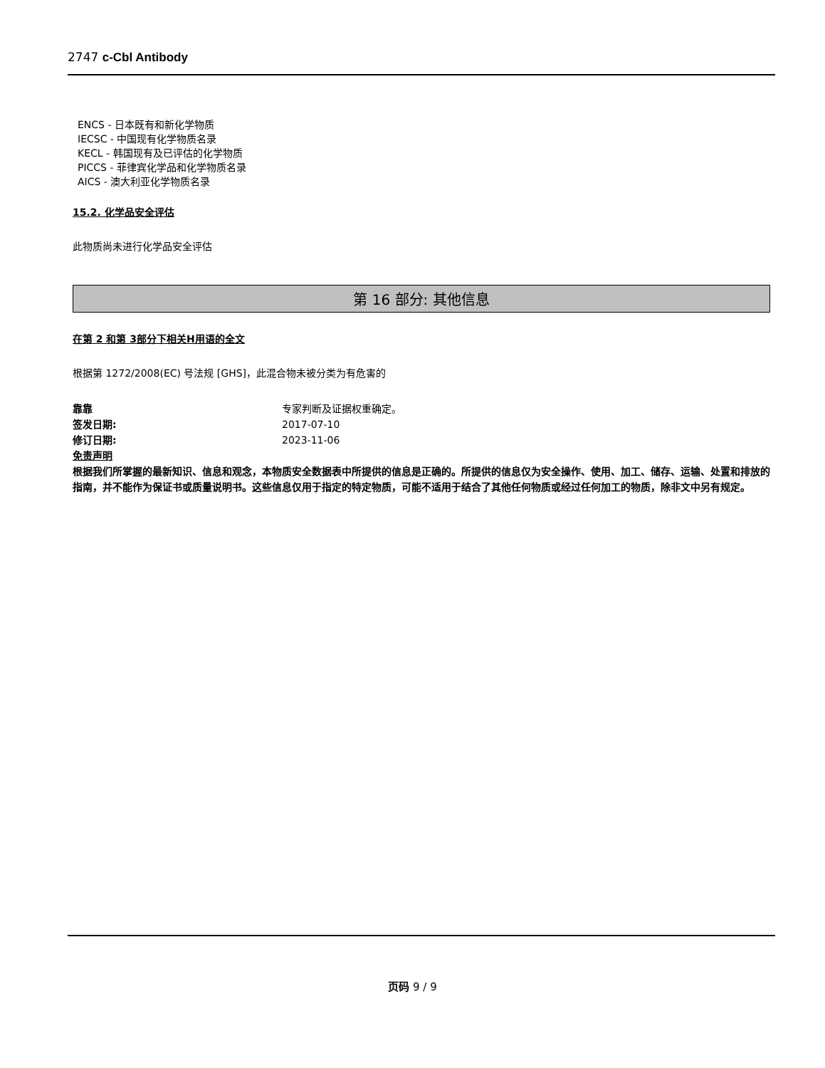2747 c-Cbl Antibody
ENCS - 日本既有和新化学物质
IECSC - 中国现有化学物质名录
KECL - 韩国现有及已评估的化学物质
PICCS - 菲律宾化学品和化学物质名录
AICS - 澳大利亚化学物质名录
15.2. 化学品安全评估
此物质尚未进行化学品安全评估
第 16 部分: 其他信息
在第 2 和第 3部分下相关H用语的全文
根据第 1272/2008(EC) 号法规 [GHS]，此混合物未被分类为有危害的
靠靠 专家判断及证据权重确定。
签发日期: 2017-07-10
修订日期: 2023-11-06
免责声明
根据我们所掌握的最新知识、信息和观念，本物质安全数据表中所提供的信息是正确的。所提供的信息仅为安全操作、使用、加工、储存、运输、处置和排放的指南，并不能作为保证书或质量说明书。这些信息仅用于指定的特定物质，可能不适用于结合了其他任何物质或经过任何加工的物质，除非文中另有规定。
页码 9 / 9